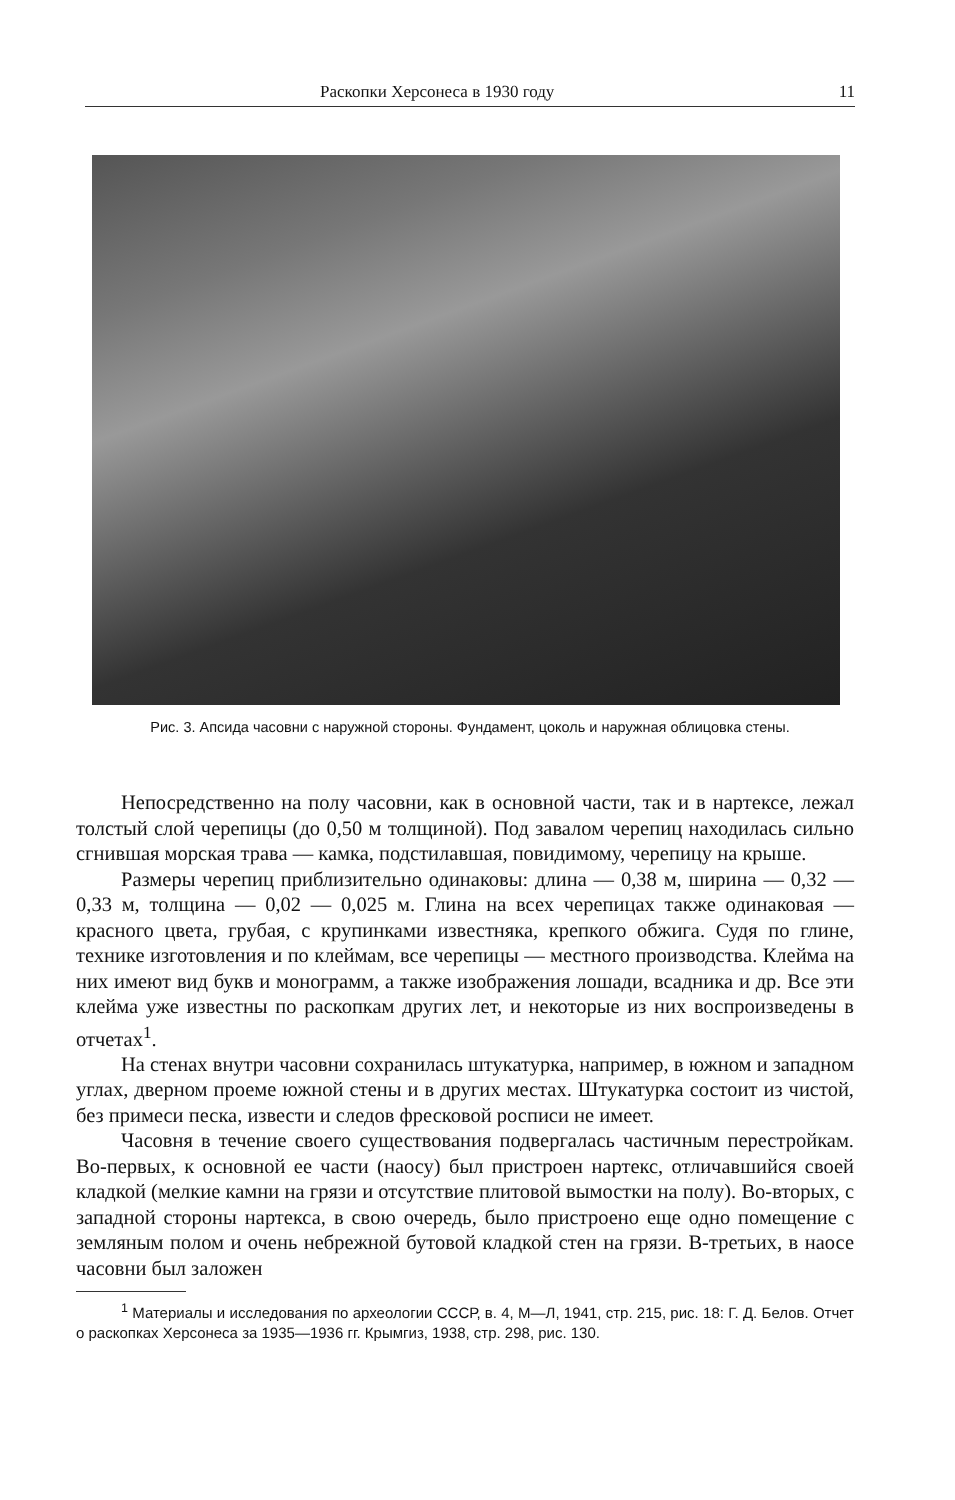Раскопки Херсонеса в 1930 году 11
Рис. 3. Апсида часовни с наружной стороны. Фундамент, цоколь и наружная облицовка стены.
Непосредственно на полу часовни, как в основной части, так и в нартексе, лежал толстый слой черепицы (до 0,50 м толщиной). Под завалом черепиц находилась сильно сгнившая морская трава — камка, подстилавшая, повидимому, черепицу на крыше.
Размеры черепиц приблизительно одинаковы: длина — 0,38 м, ширина — 0,32 — 0,33 м, толщина — 0,02 — 0,025 м. Глина на всех черепицах также одинаковая — красного цвета, грубая, с крупинками известняка, крепкого обжига. Судя по глине, технике изготовления и по клеймам, все черепицы — местного производства. Клейма на них имеют вид букв и монограмм, а также изображения лошади, всадника и др. Все эти клейма уже известны по раскопкам других лет, и некоторые из них воспроизведены в отчетах<sup>1</sup>.
На стенах внутри часовни сохранилась штукатурка, например, в южном и западном углах, дверном проеме южной стены и в других местах. Штукатурка состоит из чистой, без примеси песка, извести и следов фресковой росписи не имеет.
Часовня в течение своего существования подвергалась частичным перестройкам. Во-первых, к основной ее части (наосу) был пристроен нартекс, отличавшийся своей кладкой (мелкие камни на грязи и отсутствие плитовой вымостки на полу). Во-вторых, с западной стороны нартекса, в свою очередь, было пристроено еще одно помещение с земляным полом и очень небрежной бутовой кладкой стен на грязи. В-третьих, в наосе часовни был заложен
<sup>1</sup> Материалы и исследования по археологии СССР, в. 4, М—Л, 1941, стр. 215, рис. 18: Г. Д. Белов. Отчет о раскопках Херсонеса за 1935—1936 гг. Крымгиз, 1938, стр. 298, рис. 130.